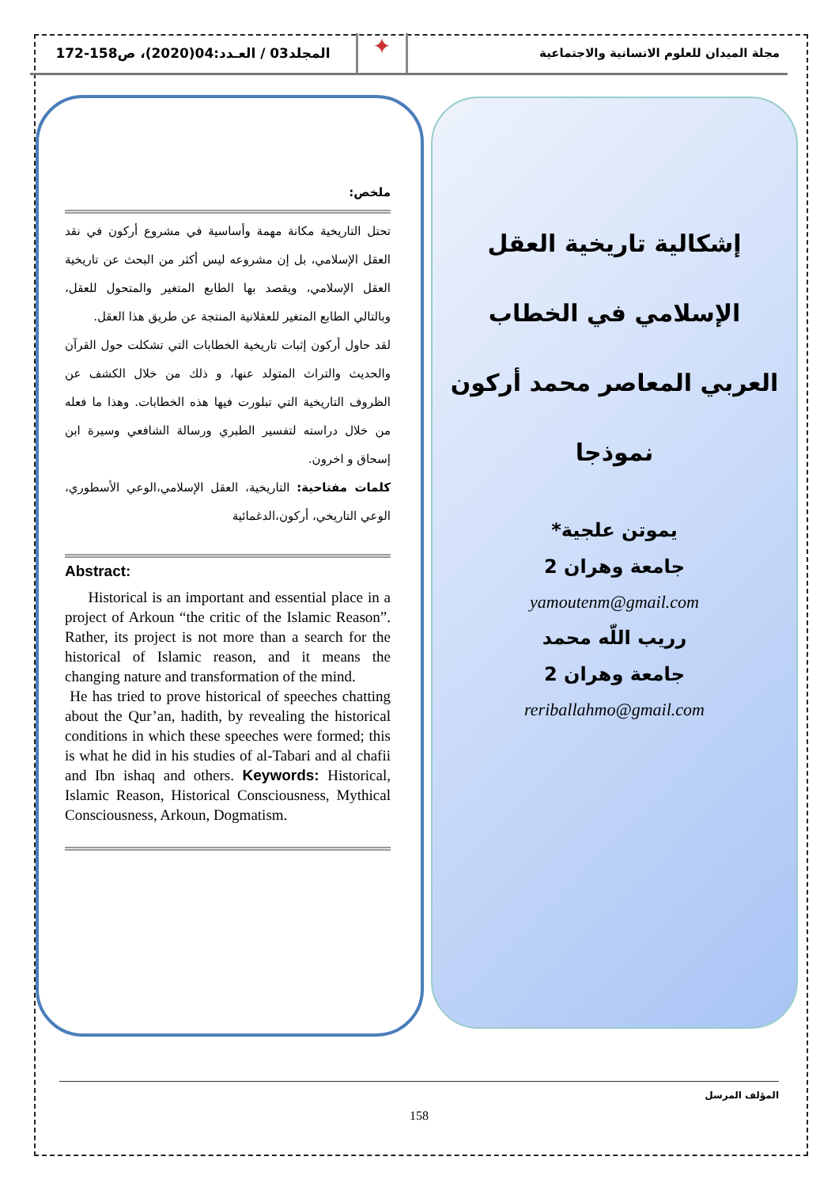مجلة الميدان للعلوم الانسانية والاجتماعية
✦
المجلد03 / العـدد:04(2020)، ص158-172
إشكالية تاريخية العقل الإسلامي في الخطاب العربي المعاصر محمد أركون نموذجا
يموتن علجية*
جامعة وهران 2
yamoutenm@gmail.com
رريب اللّه محمد
جامعة وهران 2
reriballahmo@gmail.com
ملخص:
تحتل التاريخية مكانة مهمة وأساسية في مشروع أركون في نقد العقل الإسلامي، بل إن مشروعه ليس أكثر من البحث عن تاريخية العقل الإسلامي، ويقصد بها الطابع المتغير والمتحول للعقل، وبالتالي الطابع المتغير للعقلانية المنتجة عن طريق هذا العقل.
لقد حاول أركون إثبات تاريخية الخطابات التي تشكلت حول القرآن والحديث والتراث المتولد عنها، و ذلك من خلال الكشف عن الظروف التاريخية التي تبلورت فيها هذه الخطابات. وهذا ما فعله من خلال دراسته لتفسير الطبري ورسالة الشافعي وسيرة ابن إسحاق و اخرون.
كلمات مفتاحية: التاريخية، العقل الإسلامي،الوعي الأسطوري، الوعي التاريخي، أركون،الدغمائية
Abstract:
Historical is an important and essential place in a project of Arkoun “the critic of the Islamic Reason”. Rather, its project is not more than a search for the historical of Islamic reason, and it means the changing nature and transformation of the mind.
He has tried to prove historical of speeches chatting about the Qur’an, hadith, by revealing the historical conditions in which these speeches were formed; this is what he did in his studies of al-Tabari and al chafii and Ibn ishaq and others. Keywords: Historical, Islamic Reason, Historical Consciousness, Mythical Consciousness, Arkoun, Dogmatism.
المؤلف المرسل
158